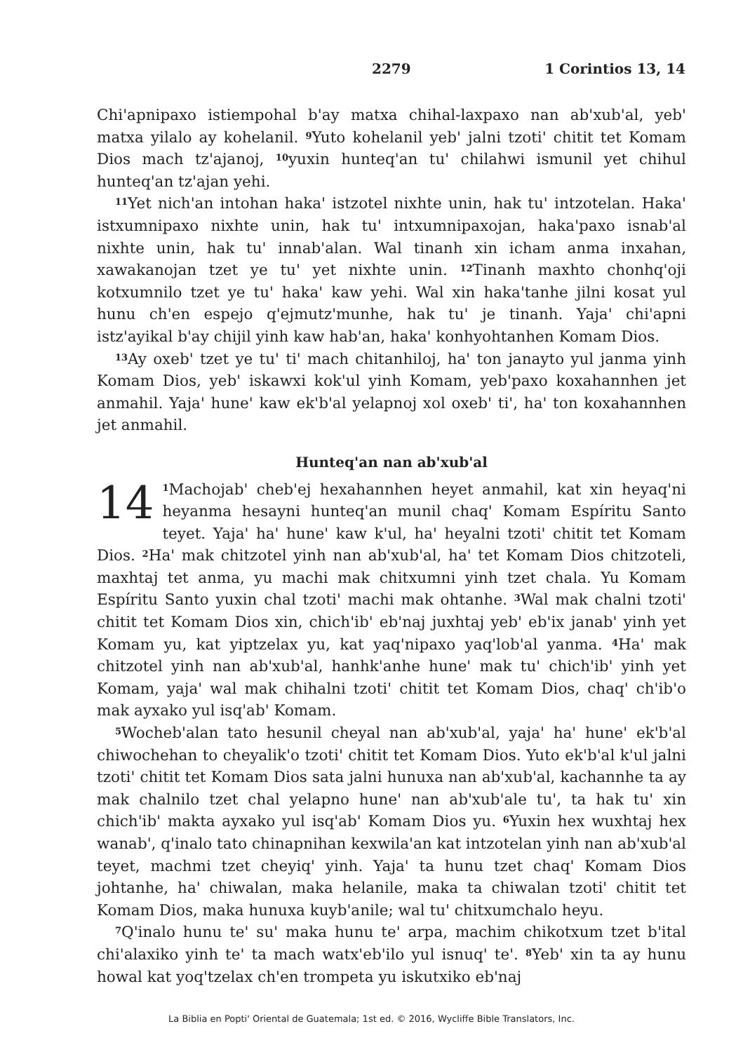2279 1 Corintios 13, 14
Chi'apnipaxo istiempohal b'ay matxa chihal-laxpaxo nan ab'xub'al, yeb' matxa yilalo ay kohelanil. <sup>9</sup>Yuto kohelanil yeb' jalni tzoti' chitit tet Komam Dios mach tz'ajanoj, <sup>10</sup>yuxin hunteq'an tu' chilahwi ismunil yet chihul hunteq'an tz'ajan yehi.
<sup>11</sup> Yet nich'an intohan haka' istzotel nixhte unin, hak tu' intzotelan. Haka' istxumnipaxo nixhte unin, hak tu' intxumnipaxojan, haka'paxo isnab'al nixhte unin, hak tu' innab'alan. Wal tinanh xin icham anma inxahan, xawakanojan tzet ye tu' yet nixhte unin. <sup>12</sup>Tinanh maxhto chonhq'oji kotxumnilo tzet ye tu' haka' kaw yehi. Wal xin haka'tanhe jilni kosat yul hunu ch'en espejo q'ejmutz'munhe, hak tu' je tinanh. Yaja' chi'apni istz'ayikal b'ay chijil yinh kaw hab'an, haka' konhyohtanhen Komam Dios.
<sup>13</sup> Ay oxeb' tzet ye tu' ti' mach chitanhiloj, ha' ton janayto yul janma yinh Komam Dios, yeb' iskawxi kok'ul yinh Komam, yeb'paxo koxahannhen jet anmahil. Yaja' hune' kaw ek'b'al yelapnoj xol oxeb' ti', ha' ton koxahannhen jet anmahil.
Hunteq'an nan ab'xub'al
14<sup>1</sup>Machojab' cheb'ej hexahannhen heyet anmahil, kat xin heyaq'ni heyanma hesayni hunteq'an munil chaq' Komam Espíritu Santo teyet. Yaja' ha' hune' kaw k'ul, ha' heyalni tzoti' chitit tet Komam Dios. <sup>2</sup>Ha' mak chitzotel yinh nan ab'xub'al, ha' tet Komam Dios chitzoteli, maxhtaj tet anma, yu machi mak chitxumni yinh tzet chala. Yu Komam Espíritu Santo yuxin chal tzoti' machi mak ohtanhe. <sup>3</sup>Wal mak chalni tzoti' chitit tet Komam Dios xin, chich'ib' eb'naj juxhtaj yeb' eb'ix janab' yinh yet Komam yu, kat yiptzelax yu, kat yaq'nipaxo yaq'lob'al yanma. <sup>4</sup>Ha' mak chitzotel yinh nan ab'xub'al, hanhk'anhe hune' mak tu' chich'ib' yinh yet Komam, yaja' wal mak chihalni tzoti' chitit tet Komam Dios, chaq' ch'ib'o mak ayxako yul isq'ab' Komam.
<sup>5</sup> Wocheb'alan tato hesunil cheyal nan ab'xub'al, yaja' ha' hune' ek'b'al chiwochehan to cheyalik'o tzoti' chitit tet Komam Dios. Yuto ek'b'al k'ul jalni tzoti' chitit tet Komam Dios sata jalni hunuxa nan ab'xub'al, kachannhe ta ay mak chalnilo tzet chal yelapno hune' nan ab'xub'ale tu', ta hak tu' xin chich'ib' makta ayxako yul isq'ab' Komam Dios yu. <sup>6</sup>Yuxin hex wuxhtaj hex wanab', q'inalo tato chinapnihan kexwila'an kat intzotelan yinh nan ab'xub'al teyet, machmi tzet cheyiq' yinh. Yaja' ta hunu tzet chaq' Komam Dios johtanhe, ha' chiwalan, maka helanile, maka ta chiwalan tzoti' chitit tet Komam Dios, maka hunuxa kuyb'anile; wal tu' chitxumchalo heyu.
<sup>7</sup> Q'inalo hunu te' su' maka hunu te' arpa, machim chikotxum tzet b'ital chi'alaxiko yinh te' ta mach watx'eb'ilo yul isnuq' te'. <sup>8</sup>Yeb' xin ta ay hunu howal kat yoq'tzelax ch'en trompeta yu iskutxiko eb'naj
La Biblia en Popti' Oriental de Guatemala; 1st ed. © 2016, Wycliffe Bible Translators, Inc.